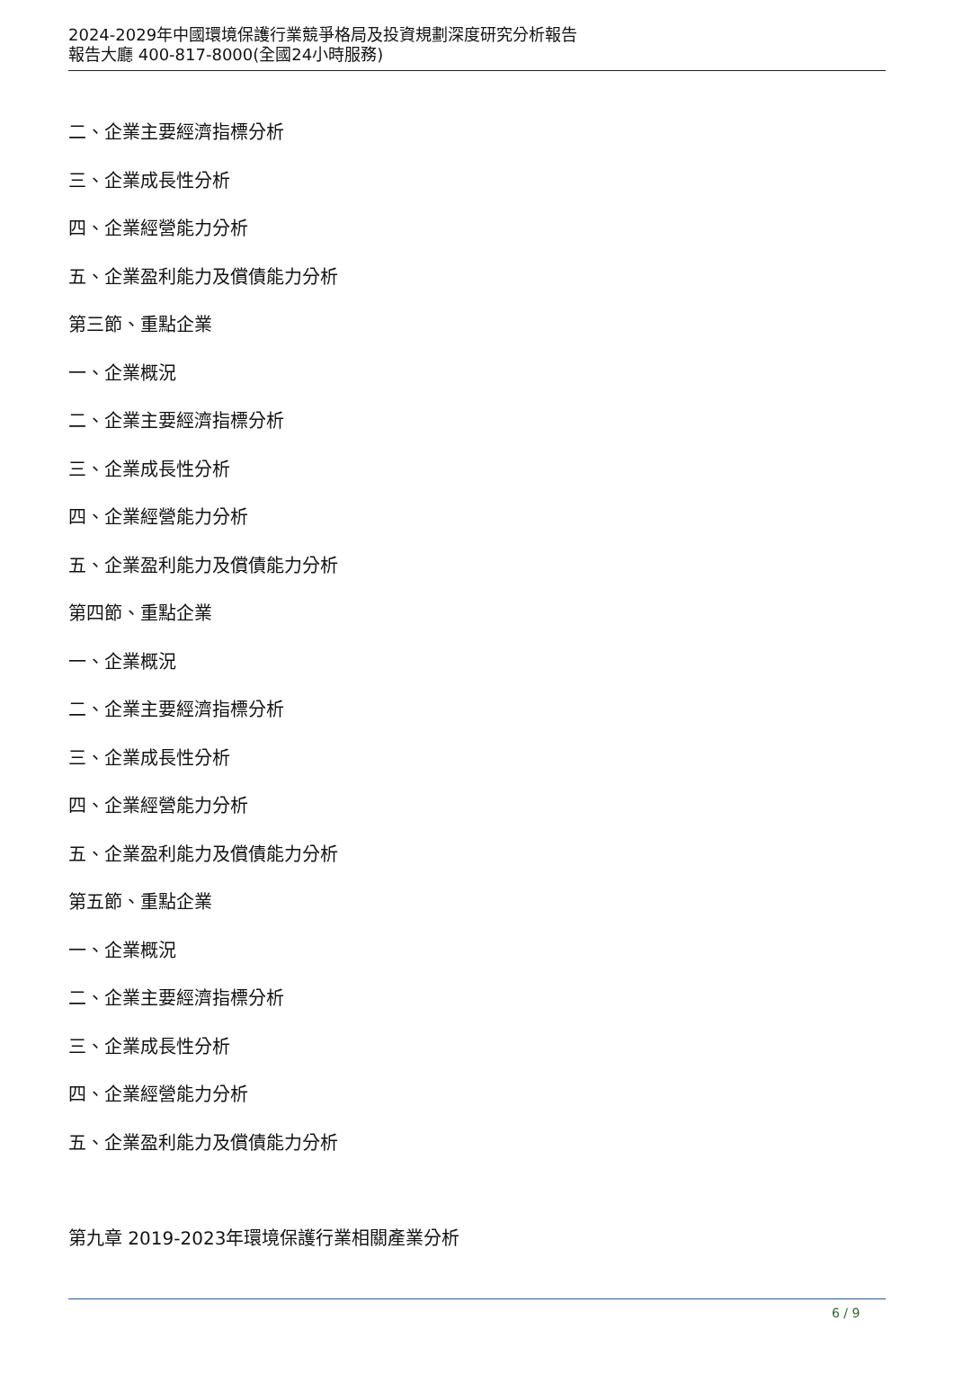2024-2029年中國環境保護行業競爭格局及投資規劃深度研究分析報告
報告大廳 400-817-8000(全國24小時服務)
二、企業主要經濟指標分析
三、企業成長性分析
四、企業經營能力分析
五、企業盈利能力及償債能力分析
第三節、重點企業
一、企業概況
二、企業主要經濟指標分析
三、企業成長性分析
四、企業經營能力分析
五、企業盈利能力及償債能力分析
第四節、重點企業
一、企業概況
二、企業主要經濟指標分析
三、企業成長性分析
四、企業經營能力分析
五、企業盈利能力及償債能力分析
第五節、重點企業
一、企業概況
二、企業主要經濟指標分析
三、企業成長性分析
四、企業經營能力分析
五、企業盈利能力及償債能力分析
第九章 2019-2023年環境保護行業相關產業分析
6 / 9